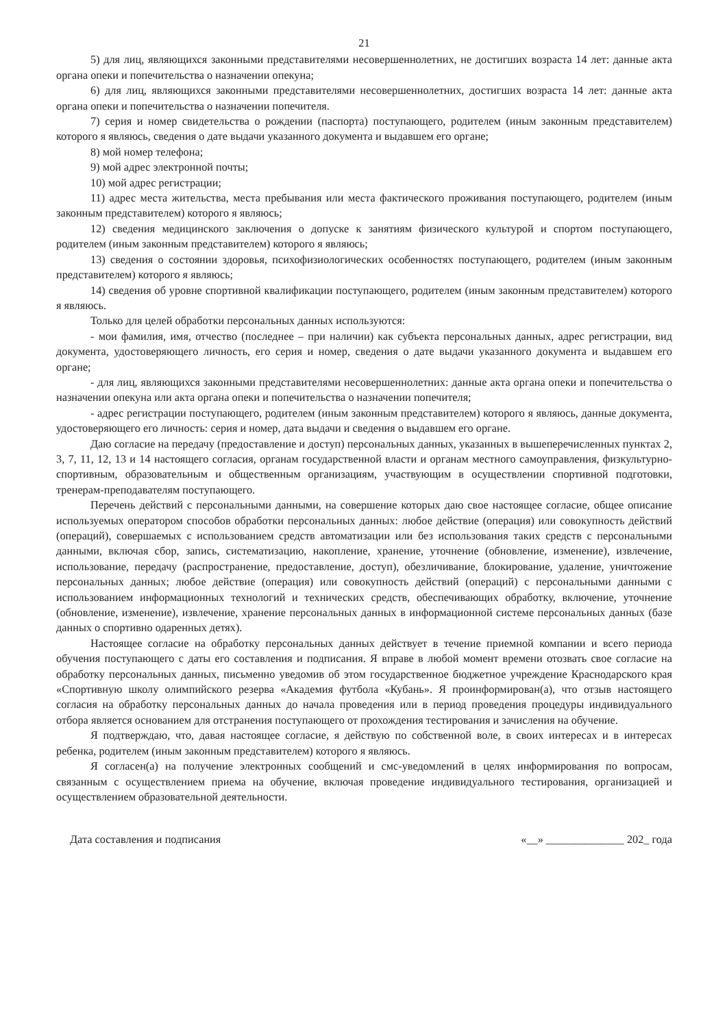21
5) для лиц, являющихся законными представителями несовершеннолетних, не достигших возраста 14 лет: данные акта органа опеки и попечительства о назначении опекуна;
6) для лиц, являющихся законными представителями несовершеннолетних, достигших возраста 14 лет: данные акта органа опеки и попечительства о назначении попечителя.
7) серия и номер свидетельства о рождении (паспорта) поступающего, родителем (иным законным представителем) которого я являюсь, сведения о дате выдачи указанного документа и выдавшем его органе;
8) мой номер телефона;
9) мой адрес электронной почты;
10) мой адрес регистрации;
11) адрес места жительства, места пребывания или места фактического проживания поступающего, родителем (иным законным представителем) которого я являюсь;
12) сведения медицинского заключения о допуске к занятиям физического культурой и спортом поступающего, родителем (иным законным представителем) которого я являюсь;
13) сведения о состоянии здоровья, психофизиологических особенностях поступающего, родителем (иным законным представителем) которого я являюсь;
14) сведения об уровне спортивной квалификации поступающего, родителем (иным законным представителем) которого я являюсь.
Только для целей обработки персональных данных используются:
- мои фамилия, имя, отчество (последнее – при наличии) как субъекта персональных данных, адрес регистрации, вид документа, удостоверяющего личность, его серия и номер, сведения о дате выдачи указанного документа и выдавшем его органе;
- для лиц, являющихся законными представителями несовершеннолетних: данные акта органа опеки и попечительства о назначении опекуна или акта органа опеки и попечительства о назначении попечителя;
- адрес регистрации поступающего, родителем (иным законным представителем) которого я являюсь, данные документа, удостоверяющего его личность: серия и номер, дата выдачи и сведения о выдавшем его органе.
Даю согласие на передачу (предоставление и доступ) персональных данных, указанных в вышеперечисленных пунктах 2, 3, 7, 11, 12, 13 и 14 настоящего согласия, органам государственной власти и органам местного самоуправления, физкультурно-спортивным, образовательным и общественным организациям, участвующим в осуществлении спортивной подготовки, тренерам-преподавателям поступающего.
Перечень действий с персональными данными, на совершение которых даю свое настоящее согласие, общее описание используемых оператором способов обработки персональных данных: любое действие (операция) или совокупность действий (операций), совершаемых с использованием средств автоматизации или без использования таких средств с персональными данными, включая сбор, запись, систематизацию, накопление, хранение, уточнение (обновление, изменение), извлечение, использование, передачу (распространение, предоставление, доступ), обезличивание, блокирование, удаление, уничтожение персональных данных; любое действие (операция) или совокупность действий (операций) с персональными данными с использованием информационных технологий и технических средств, обеспечивающих обработку, включение, уточнение (обновление, изменение), извлечение, хранение персональных данных в информационной системе персональных данных (базе данных о спортивно одаренных детях).
Настоящее согласие на обработку персональных данных действует в течение приемной компании и всего периода обучения поступающего с даты его составления и подписания. Я вправе в любой момент времени отозвать свое согласие на обработку персональных данных, письменно уведомив об этом государственное бюджетное учреждение Краснодарского края «Спортивную школу олимпийского резерва «Академия футбола «Кубань». Я проинформирован(а), что отзыв настоящего согласия на обработку персональных данных до начала проведения или в период проведения процедуры индивидуального отбора является основанием для отстранения поступающего от прохождения тестирования и зачисления на обучение.
Я подтверждаю, что, давая настоящее согласие, я действую по собственной воле, в своих интересах и в интересах ребенка, родителем (иным законным представителем) которого я являюсь.
Я согласен(а) на получение электронных сообщений и смс-уведомлений в целях информирования по вопросам, связанным с осуществлением приема на обучение, включая проведение индивидуального тестирования, организацией и осуществлением образовательной деятельности.
Дата составления и подписания «__» ______________ 202_ года